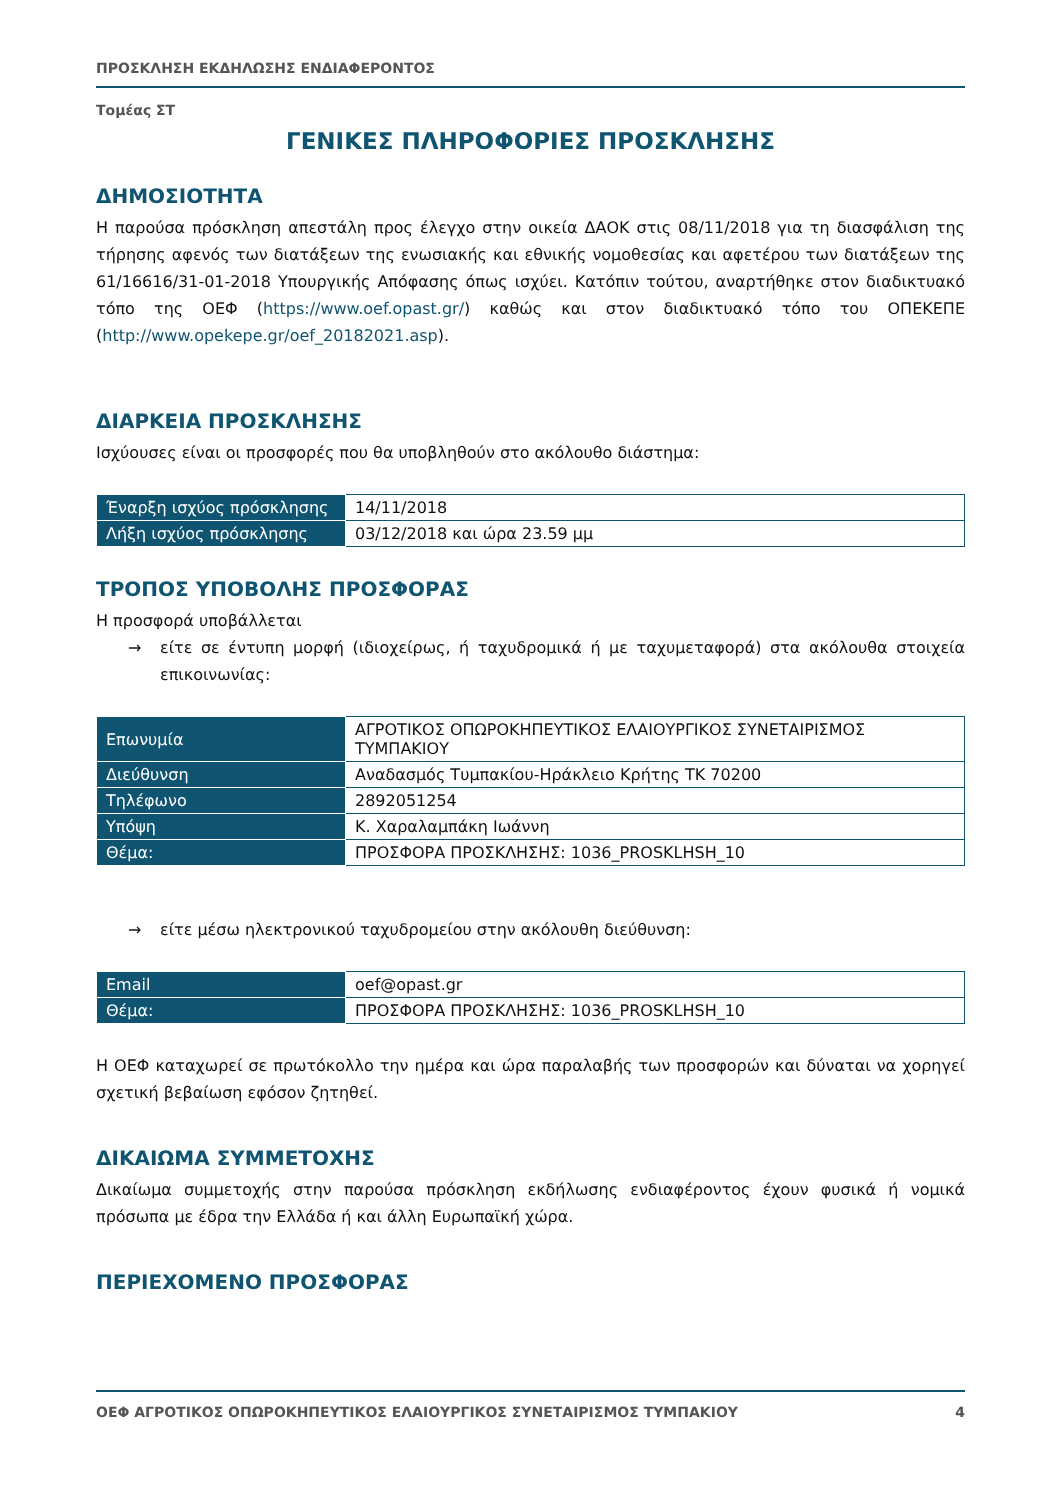ΠΡΟΣΚΛΗΣΗ ΕΚΔΗΛΩΣΗΣ ΕΝΔΙΑΦΕΡΟΝΤΟΣ
Τομέας ΣΤ
ΓΕΝΙΚΕΣ ΠΛΗΡΟΦΟΡΙΕΣ ΠΡΟΣΚΛΗΣΗΣ
ΔΗΜΟΣΙΟΤΗΤΑ
Η παρούσα πρόσκληση απεστάλη προς έλεγχο στην οικεία ΔΑΟΚ στις 08/11/2018 για τη διασφάλιση της τήρησης αφενός των διατάξεων της ενωσιακής και εθνικής νομοθεσίας και αφετέρου των διατάξεων της 61/16616/31-01-2018 Υπουργικής Απόφασης όπως ισχύει. Κατόπιν τούτου, αναρτήθηκε στον διαδικτυακό τόπο της ΟΕΦ (https://www.oef.opast.gr/) καθώς και στον διαδικτυακό τόπο του ΟΠΕΚΕΠΕ (http://www.opekepe.gr/oef_20182021.asp).
ΔΙΑΡΚΕΙΑ ΠΡΟΣΚΛΗΣΗΣ
Ισχύουσες είναι οι προσφορές που θα υποβληθούν στο ακόλουθο διάστημα:
| Έναρξη ισχύος πρόσκλησης | 14/11/2018 |
| Λήξη ισχύος πρόσκλησης | 03/12/2018 και ώρα 23.59 μμ |
ΤΡΟΠΟΣ ΥΠΟΒΟΛΗΣ ΠΡΟΣΦΟΡΑΣ
Η προσφορά υποβάλλεται
→ είτε σε έντυπη μορφή (ιδιοχείρως, ή ταχυδρομικά ή με ταχυμεταφορά) στα ακόλουθα στοιχεία επικοινωνίας:
| Επωνυμία | ΑΓΡΟΤΙΚΟΣ ΟΠΩΡΟΚΗΠΕΥΤΙΚΟΣ ΕΛΑΙΟΥΡΓΙΚΟΣ ΣΥΝΕΤΑΙΡΙΣΜΟΣ ΤΥΜΠΑΚΙΟΥ |
| Διεύθυνση | Αναδασμός Τυμπακίου-Ηράκλειο Κρήτης ΤΚ 70200 |
| Τηλέφωνο | 2892051254 |
| Υπόψη | Κ. Χαραλαμπάκη Ιωάννη |
| Θέμα: | ΠΡΟΣΦΟΡΑ ΠΡΟΣΚΛΗΣΗΣ: 1036_PROSKLHSH_10 |
→ είτε μέσω ηλεκτρονικού ταχυδρομείου στην ακόλουθη διεύθυνση:
| Email | oef@opast.gr |
| Θέμα: | ΠΡΟΣΦΟΡΑ ΠΡΟΣΚΛΗΣΗΣ: 1036_PROSKLHSH_10 |
Η ΟΕΦ καταχωρεί σε πρωτόκολλο την ημέρα και ώρα παραλαβής των προσφορών και δύναται να χορηγεί σχετική βεβαίωση εφόσον ζητηθεί.
ΔΙΚΑΙΩΜΑ ΣΥΜΜΕΤΟΧΗΣ
Δικαίωμα συμμετοχής στην παρούσα πρόσκληση εκδήλωσης ενδιαφέροντος έχουν φυσικά ή νομικά πρόσωπα με έδρα την Ελλάδα ή και άλλη Ευρωπαϊκή χώρα.
ΠΕΡΙΕΧΟΜΕΝΟ ΠΡΟΣΦΟΡΑΣ
ΟΕΦ ΑΓΡΟΤΙΚΟΣ ΟΠΩΡΟΚΗΠΕΥΤΙΚΟΣ ΕΛΑΙΟΥΡΓΙΚΟΣ ΣΥΝΕΤΑΙΡΙΣΜΟΣ ΤΥΜΠΑΚΙΟΥ 4